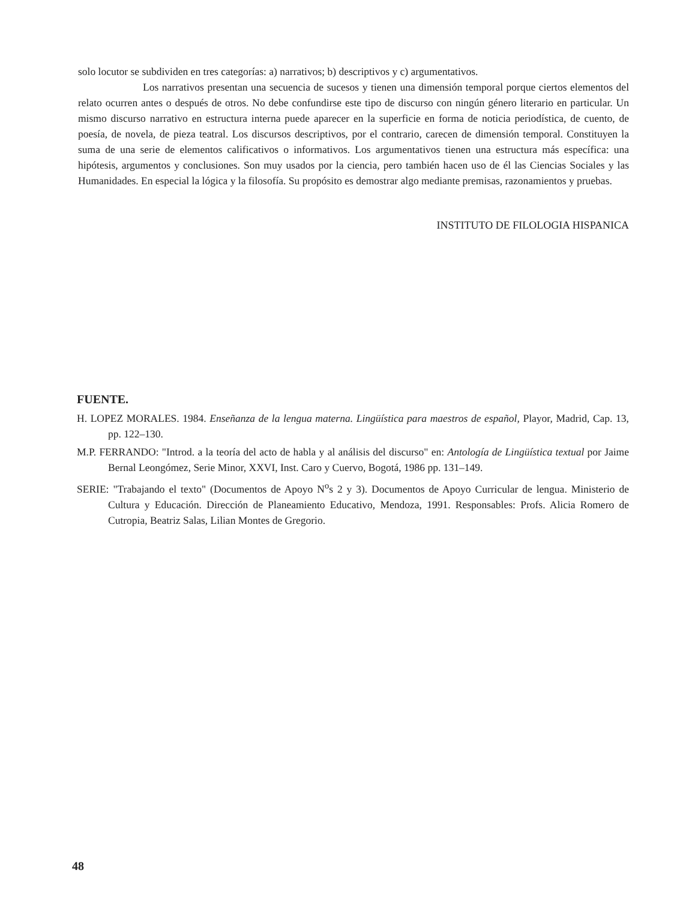solo locutor se subdividen en tres categorías: a) narrativos; b) descriptivos y c) argumentativos.
Los narrativos presentan una secuencia de sucesos y tienen una dimensión temporal porque ciertos elementos del relato ocurren antes o después de otros. No debe confundirse este tipo de discurso con ningún género literario en particular. Un mismo discurso narrativo en estructura interna puede aparecer en la superficie en forma de noticia periodística, de cuento, de poesía, de novela, de pieza teatral. Los discursos descriptivos, por el contrario, carecen de dimensión temporal. Constituyen la suma de una serie de elementos calificativos o informativos. Los argumentativos tienen una estructura más específica: una hipótesis, argumentos y conclusiones. Son muy usados por la ciencia, pero también hacen uso de él las Ciencias Sociales y las Humanidades. En especial la lógica y la filosofía. Su propósito es demostrar algo mediante premisas, razonamientos y pruebas.
INSTITUTO DE FILOLOGIA HISPANICA
FUENTE.
H. LOPEZ MORALES. 1984. Enseñanza de la lengua materna. Lingüística para maestros de español, Playor, Madrid, Cap. 13, pp. 122–130.
M.P. FERRANDO: "Introd. a la teoría del acto de habla y al análisis del discurso" en: Antología de Lingüística textual por Jaime Bernal Leongómez, Serie Minor, XXVI, Inst. Caro y Cuervo, Bogotá, 1986 pp. 131–149.
SERIE: "Trabajando el texto" (Documentos de Apoyo N<sup>o</sup>s 2 y 3). Documentos de Apoyo Curricular de lengua. Ministerio de Cultura y Educación. Dirección de Planeamiento Educativo, Mendoza, 1991. Responsables: Profs. Alicia Romero de Cutropia, Beatriz Salas, Lilian Montes de Gregorio.
48